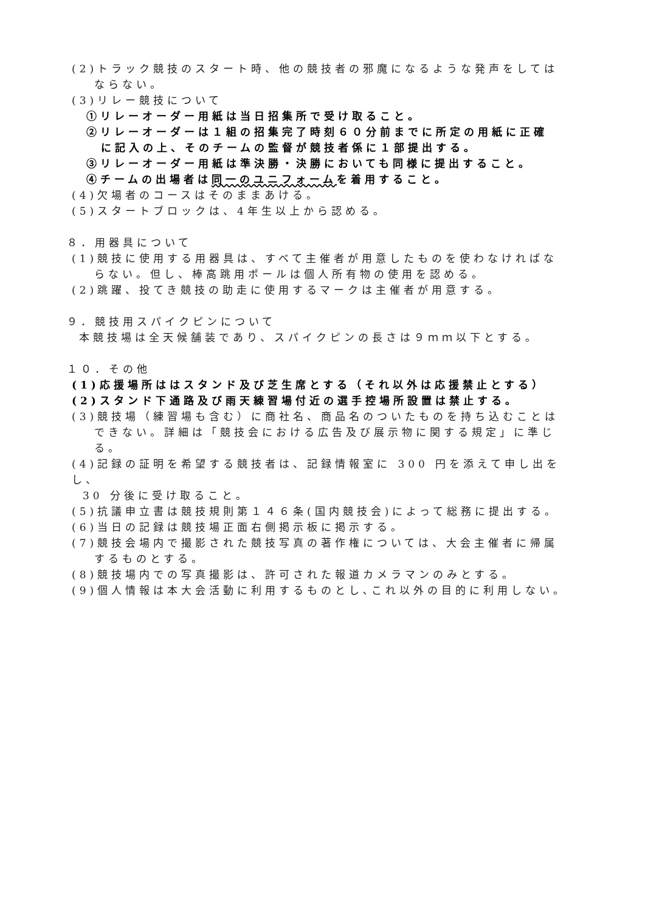(2)トラック競技のスタート時、他の競技者の邪魔になるような発声をしては
ならない。
(3)リレー競技について
①リレーオーダー用紙は当日招集所で受け取ること。
②リレーオーダーは１組の招集完了時刻６０分前までに所定の用紙に正確
に記入の上、そのチームの監督が競技者係に１部提出する。
③リレーオーダー用紙は準決勝・決勝においても同様に提出すること。
④チームの出場者は同一のユニフォームを着用すること。
(4)欠場者のコースはそのままあける。
(5)スタートブロックは、4年生以上から認める。
８．用器具について
(1)競技に使用する用器具は、すべて主催者が用意したものを使わなければな
らない。但し、棒高跳用ポールは個人所有物の使用を認める。
(2)跳躍、投てき競技の助走に使用するマークは主催者が用意する。
９．競技用スパイクピンについて
本競技場は全天候舗装であり、スパイクピンの長さは９ｍｍ以下とする。
１０．その他
(1)応援場所ははスタンド及び芝生席とする（それ以外は応援禁止とする）
(2)スタンド下通路及び雨天練習場付近の選手控場所設置は禁止する。
(3)競技場（練習場も含む）に商社名、商品名のついたものを持ち込むことは
できない。詳細は「競技会における広告及び展示物に関する規定」に準じ
る。
(4)記録の証明を希望する競技者は、記録情報室に 300 円を添えて申し出をし、
30 分後に受け取ること。
(5)抗議申立書は競技規則第１４６条(国内競技会)によって総務に提出する。
(6)当日の記録は競技場正面右側掲示板に掲示する。
(7)競技会場内で撮影された競技写真の著作権については、大会主催者に帰属
するものとする。
(8)競技場内での写真撮影は、許可された報道カメラマンのみとする。
(9)個人情報は本大会活動に利用するものとし､これ以外の目的に利用しない。